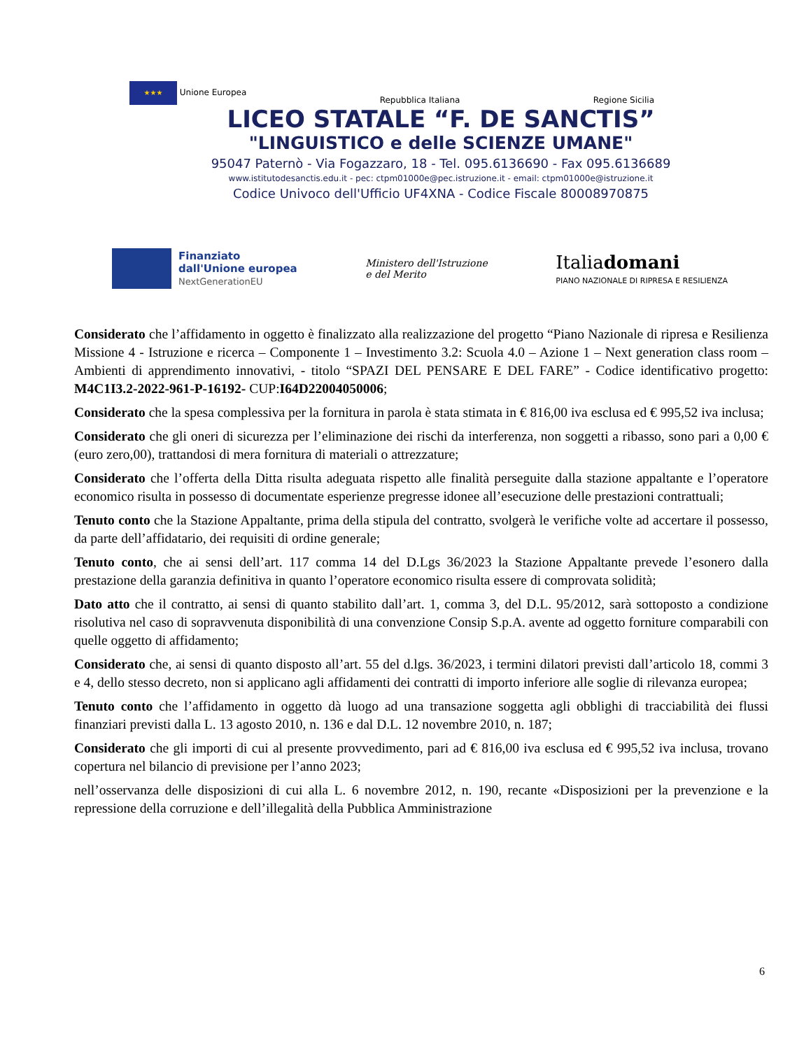★★★ Unione Europea Repubblica Italiana Regione Sicilia
LICEO STATALE “F. DE SANCTIS”
"LINGUISTICO e delle SCIENZE UMANE"
95047 Paternò - Via Fogazzaro, 18 - Tel. 095.6136690 - Fax 095.6136689
www.istitutodesanctis.edu.it - pec: ctpm01000e@pec.istruzione.it - email: ctpm01000e@istruzione.it
Codice Univoco dell'Ufficio UF4XNA - Codice Fiscale 80008970875
Finanziato
dall'Unione europea
NextGenerationEU
Ministero dell'Istruzione
e del Merito
Italiadomani
PIANO NAZIONALE DI RIPRESA E RESILIENZA
Considerato che l’affidamento in oggetto è finalizzato alla realizzazione del progetto “Piano Nazionale di ripresa e Resilienza Missione 4 - Istruzione e ricerca – Componente 1 – Investimento 3.2: Scuola 4.0 – Azione 1 – Next generation class room – Ambienti di apprendimento innovativi, - titolo “SPAZI DEL PENSARE E DEL FARE” - Codice identificativo progetto: M4C1I3.2-2022-961-P-16192- CUP:I64D22004050006;
Considerato che la spesa complessiva per la fornitura in parola è stata stimata in € 816,00 iva esclusa ed € 995,52 iva inclusa;
Considerato che gli oneri di sicurezza per l’eliminazione dei rischi da interferenza, non soggetti a ribasso, sono pari a 0,00 € (euro zero,00), trattandosi di mera fornitura di materiali o attrezzature;
Considerato che l’offerta della Ditta risulta adeguata rispetto alle finalità perseguite dalla stazione appaltante e l’operatore economico risulta in possesso di documentate esperienze pregresse idonee all’esecuzione delle prestazioni contrattuali;
Tenuto conto che la Stazione Appaltante, prima della stipula del contratto, svolgerà le verifiche volte ad accertare il possesso, da parte dell’affidatario, dei requisiti di ordine generale;
Tenuto conto, che ai sensi dell’art. 117 comma 14 del D.Lgs 36/2023 la Stazione Appaltante prevede l’esonero dalla prestazione della garanzia definitiva in quanto l’operatore economico risulta essere di comprovata solidità;
Dato atto che il contratto, ai sensi di quanto stabilito dall’art. 1, comma 3, del D.L. 95/2012, sarà sottoposto a condizione risolutiva nel caso di sopravvenuta disponibilità di una convenzione Consip S.p.A. avente ad oggetto forniture comparabili con quelle oggetto di affidamento;
Considerato che, ai sensi di quanto disposto all’art. 55 del d.lgs. 36/2023, i termini dilatori previsti dall’articolo 18, commi 3 e 4, dello stesso decreto, non si applicano agli affidamenti dei contratti di importo inferiore alle soglie di rilevanza europea;
Tenuto conto che l’affidamento in oggetto dà luogo ad una transazione soggetta agli obblighi di tracciabilità dei flussi finanziari previsti dalla L. 13 agosto 2010, n. 136 e dal D.L. 12 novembre 2010, n. 187;
Considerato che gli importi di cui al presente provvedimento, pari ad € 816,00 iva esclusa ed € 995,52 iva inclusa, trovano copertura nel bilancio di previsione per l’anno 2023;
nell’osservanza delle disposizioni di cui alla L. 6 novembre 2012, n. 190, recante «Disposizioni per la prevenzione e la repressione della corruzione e dell’illegalità della Pubblica Amministrazione
6